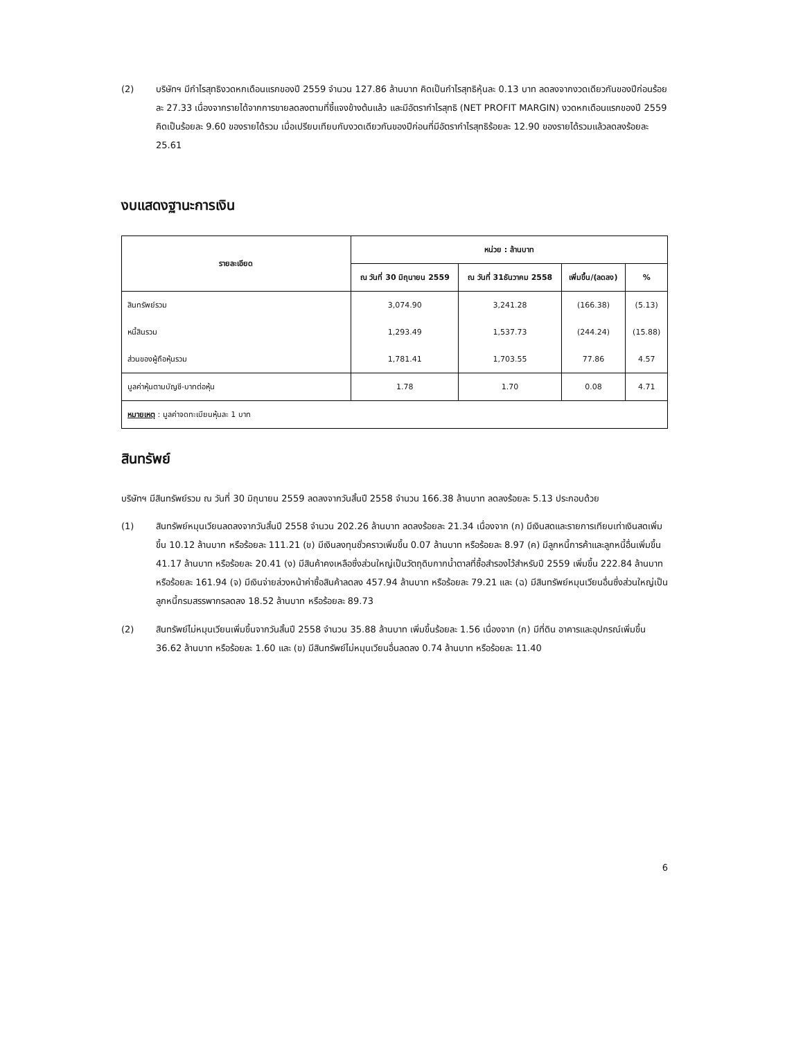(2) บริษัทฯ มีกำไรสุทธิงวดหกเดือนแรกของปี 2559 จำนวน 127.86 ล้านบาท คิดเป็นกำไรสุทธิหุ้นละ 0.13 บาท ลดลงจากงวดเดียวกันของปีก่อนร้อยละ 27.33 เนื่องจากรายได้จากการขายลดลงตามที่ชี้แจงข้างต้นแล้ว และมีอัตรากำไรสุทธิ (NET PROFIT MARGIN) งวดหกเดือนแรกของปี 2559 คิดเป็นร้อยละ 9.60 ของรายได้รวม เมื่อเปรียบเทียบกับงวดเดียวกันของปีก่อนที่มีอัตรากำไรสุทธิร้อยละ 12.90 ของรายได้รวมแล้วลดลงร้อยละ 25.61
งบแสดงฐานะการเงิน
| รายละเอียด | หน่วย : ล้านบาท | | | |
| --- | --- | --- | --- | --- |
| | ณ วันที่ 30 มิถุนายน 2559 | ณ วันที่ 31ธันวาคม 2558 | เพิ่มขึ้น/(ลดลง) | % |
| สินทรัพย์รวม | 3,074.90 | 3,241.28 | (166.38) | (5.13) |
| หนี้สินรวม | 1,293.49 | 1,537.73 | (244.24) | (15.88) |
| ส่วนของผู้ถือหุ้นรวม | 1,781.41 | 1,703.55 | 77.86 | 4.57 |
| มูลค่าหุ้นตามบัญชี-บาทต่อหุ้น | 1.78 | 1.70 | 0.08 | 4.71 |
| หมายเหตุ : มูลค่าจดทะเบียนหุ้นละ 1 บาท | | | | |
สินทรัพย์
บริษัทฯ มีสินทรัพย์รวม ณ วันที่ 30 มิถุนายน 2559 ลดลงจากวันสิ้นปี 2558 จำนวน 166.38 ล้านบาท ลดลงร้อยละ 5.13 ประกอบด้วย
(1) สินทรัพย์หมุนเวียนลดลงจากวันสิ้นปี 2558 จำนวน 202.26 ล้านบาท ลดลงร้อยละ 21.34 เนื่องจาก (ก) มีเงินสดและรายการเทียบเท่าเงินสดเพิ่มขึ้น 10.12 ล้านบาท หรือร้อยละ 111.21 (ข) มีเงินลงทุนชั่วคราวเพิ่มขึ้น 0.07 ล้านบาท หรือร้อยละ 8.97 (ค) มีลูกหนี้การค้าและลูกหนี้อื่นเพิ่มขึ้น 41.17 ล้านบาท หรือร้อยละ 20.41 (ง) มีสินค้าคงเหลือซึ่งส่วนใหญ่เป็นวัตถุดิบกากน้ำตาลที่ซื้อสำรองไว้สำหรับปี 2559 เพิ่มขึ้น 222.84 ล้านบาท หรือร้อยละ 161.94 (จ) มีเงินจ่ายล่วงหน้าค่าซื้อสินค้าลดลง 457.94 ล้านบาท หรือร้อยละ 79.21 และ (ฉ) มีสินทรัพย์หมุนเวียนอื่นซึ่งส่วนใหญ่เป็นลูกหนี้กรมสรรพากรลดลง 18.52 ล้านบาท หรือร้อยละ 89.73
(2) สินทรัพย์ไม่หมุนเวียนเพิ่มขึ้นจากวันสิ้นปี 2558 จำนวน 35.88 ล้านบาท เพิ่มขึ้นร้อยละ 1.56 เนื่องจาก (ก) มีที่ดิน อาคารและอุปกรณ์เพิ่มขึ้น 36.62 ล้านบาท หรือร้อยละ 1.60 และ (ข) มีสินทรัพย์ไม่หมุนเวียนอื่นลดลง 0.74 ล้านบาท หรือร้อยละ 11.40
6